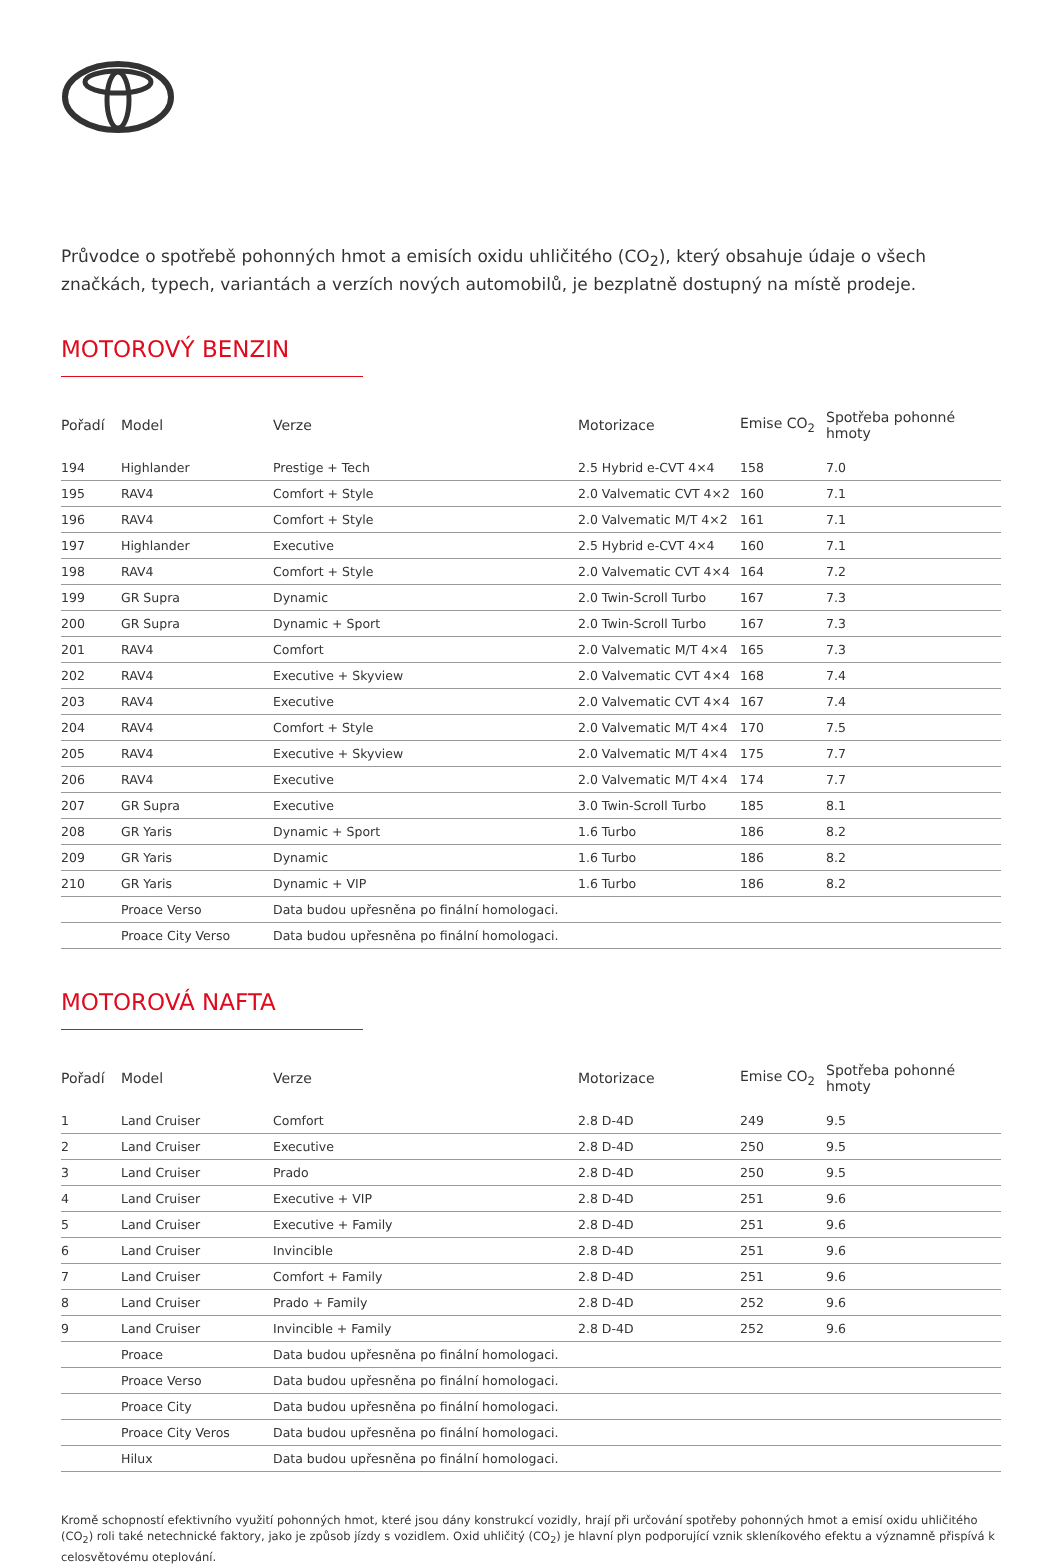Průvodce o spotřebě pohonných hmot a emisích oxidu uhličitého (CO<sub>2</sub>), který obsahuje údaje o všech značkách, typech, variantách a verzích nových automobilů, je bezplatně dostupný na místě prodeje.
MOTOROVÝ BENZIN
| Pořadí | Model | Verze | Motorizace | Emise CO<sub>2</sub> | Spotřeba pohonné hmoty |
| --- | --- | --- | --- | --- | --- |
| 194 | Highlander | Prestige + Tech | 2.5 Hybrid e-CVT 4×4 | 158 | 7.0 |
| 195 | RAV4 | Comfort + Style | 2.0 Valvematic CVT 4×2 | 160 | 7.1 |
| 196 | RAV4 | Comfort + Style | 2.0 Valvematic M/T 4×2 | 161 | 7.1 |
| 197 | Highlander | Executive | 2.5 Hybrid e-CVT 4×4 | 160 | 7.1 |
| 198 | RAV4 | Comfort + Style | 2.0 Valvematic CVT 4×4 | 164 | 7.2 |
| 199 | GR Supra | Dynamic | 2.0 Twin-Scroll Turbo | 167 | 7.3 |
| 200 | GR Supra | Dynamic + Sport | 2.0 Twin-Scroll Turbo | 167 | 7.3 |
| 201 | RAV4 | Comfort | 2.0 Valvematic M/T 4×4 | 165 | 7.3 |
| 202 | RAV4 | Executive + Skyview | 2.0 Valvematic CVT 4×4 | 168 | 7.4 |
| 203 | RAV4 | Executive | 2.0 Valvematic CVT 4×4 | 167 | 7.4 |
| 204 | RAV4 | Comfort + Style | 2.0 Valvematic M/T 4×4 | 170 | 7.5 |
| 205 | RAV4 | Executive + Skyview | 2.0 Valvematic M/T 4×4 | 175 | 7.7 |
| 206 | RAV4 | Executive | 2.0 Valvematic M/T 4×4 | 174 | 7.7 |
| 207 | GR Supra | Executive | 3.0 Twin-Scroll Turbo | 185 | 8.1 |
| 208 | GR Yaris | Dynamic + Sport | 1.6 Turbo | 186 | 8.2 |
| 209 | GR Yaris | Dynamic | 1.6 Turbo | 186 | 8.2 |
| 210 | GR Yaris | Dynamic + VIP | 1.6 Turbo | 186 | 8.2 |
| | Proace Verso | Data budou upřesněna po finální homologaci. | | | |
| | Proace City Verso | Data budou upřesněna po finální homologaci. | | | |
MOTOROVÁ NAFTA
| Pořadí | Model | Verze | Motorizace | Emise CO<sub>2</sub> | Spotřeba pohonné hmoty |
| --- | --- | --- | --- | --- | --- |
| 1 | Land Cruiser | Comfort | 2.8 D-4D | 249 | 9.5 |
| 2 | Land Cruiser | Executive | 2.8 D-4D | 250 | 9.5 |
| 3 | Land Cruiser | Prado | 2.8 D-4D | 250 | 9.5 |
| 4 | Land Cruiser | Executive + VIP | 2.8 D-4D | 251 | 9.6 |
| 5 | Land Cruiser | Executive + Family | 2.8 D-4D | 251 | 9.6 |
| 6 | Land Cruiser | Invincible | 2.8 D-4D | 251 | 9.6 |
| 7 | Land Cruiser | Comfort + Family | 2.8 D-4D | 251 | 9.6 |
| 8 | Land Cruiser | Prado + Family | 2.8 D-4D | 252 | 9.6 |
| 9 | Land Cruiser | Invincible + Family | 2.8 D-4D | 252 | 9.6 |
| | Proace | Data budou upřesněna po finální homologaci. | | | |
| | Proace Verso | Data budou upřesněna po finální homologaci. | | | |
| | Proace City | Data budou upřesněna po finální homologaci. | | | |
| | Proace City Veros | Data budou upřesněna po finální homologaci. | | | |
| | Hilux | Data budou upřesněna po finální homologaci. | | | |
Kromě schopností efektivního využití pohonných hmot, které jsou dány konstrukcí vozidly, hrají při určování spotřeby pohonných hmot a emisí oxidu uhličitého (CO<sub>2</sub>) roli také netechnické faktory, jako je způsob jízdy s vozidlem. Oxid uhličitý (CO<sub>2</sub>) je hlavní plyn podporující vznik skleníkového efektu a významně přispívá k celosvětovému oteplování.